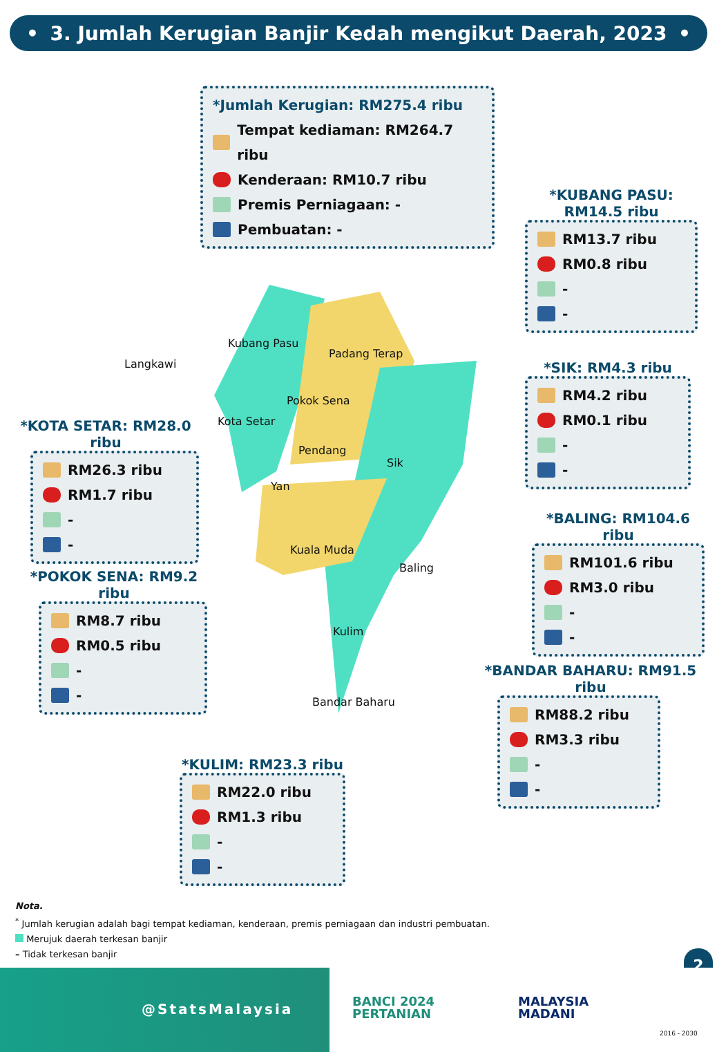• 3. Jumlah Kerugian Banjir Kedah mengikut Daerah, 2023 •
*Jumlah Kerugian: RM275.4 ribu
Tempat kediaman: RM264.7 ribu
Kenderaan: RM10.7 ribu
Premis Perniagaan: -
Pembuatan: -
Kubang Pasu
Padang Terap
Langkawi
Pokok Sena
Kota Setar
Pendang
Sik
Yan
Kuala Muda
Baling
Kulim
Bandar Baharu
*KUBANG PASU:
RM14.5 ribu
RM13.7 ribu
RM0.8 ribu
-
-
*SIK: RM4.3 ribu
RM4.2 ribu
RM0.1 ribu
-
-
*KOTA SETAR: RM28.0 ribu
RM26.3 ribu
RM1.7 ribu
-
-
*BALING: RM104.6 ribu
RM101.6 ribu
RM3.0 ribu
-
-
*POKOK SENA: RM9.2 ribu
RM8.7 ribu
RM0.5 ribu
-
-
*BANDAR BAHARU: RM91.5 ribu
RM88.2 ribu
RM3.3 ribu
-
-
*KULIM: RM23.3 ribu
RM22.0 ribu
RM1.3 ribu
-
-
Nota.
<sup>*</sup> Jumlah kerugian adalah bagi tempat kediaman, kenderaan, premis perniagaan dan industri pembuatan.
Merujuk daerah terkesan banjir
– Tidak terkesan banjir
2
@StatsMalaysia
BANCI 2024
PERTANIAN
MALAYSIA
MADANI
2016 - 2030